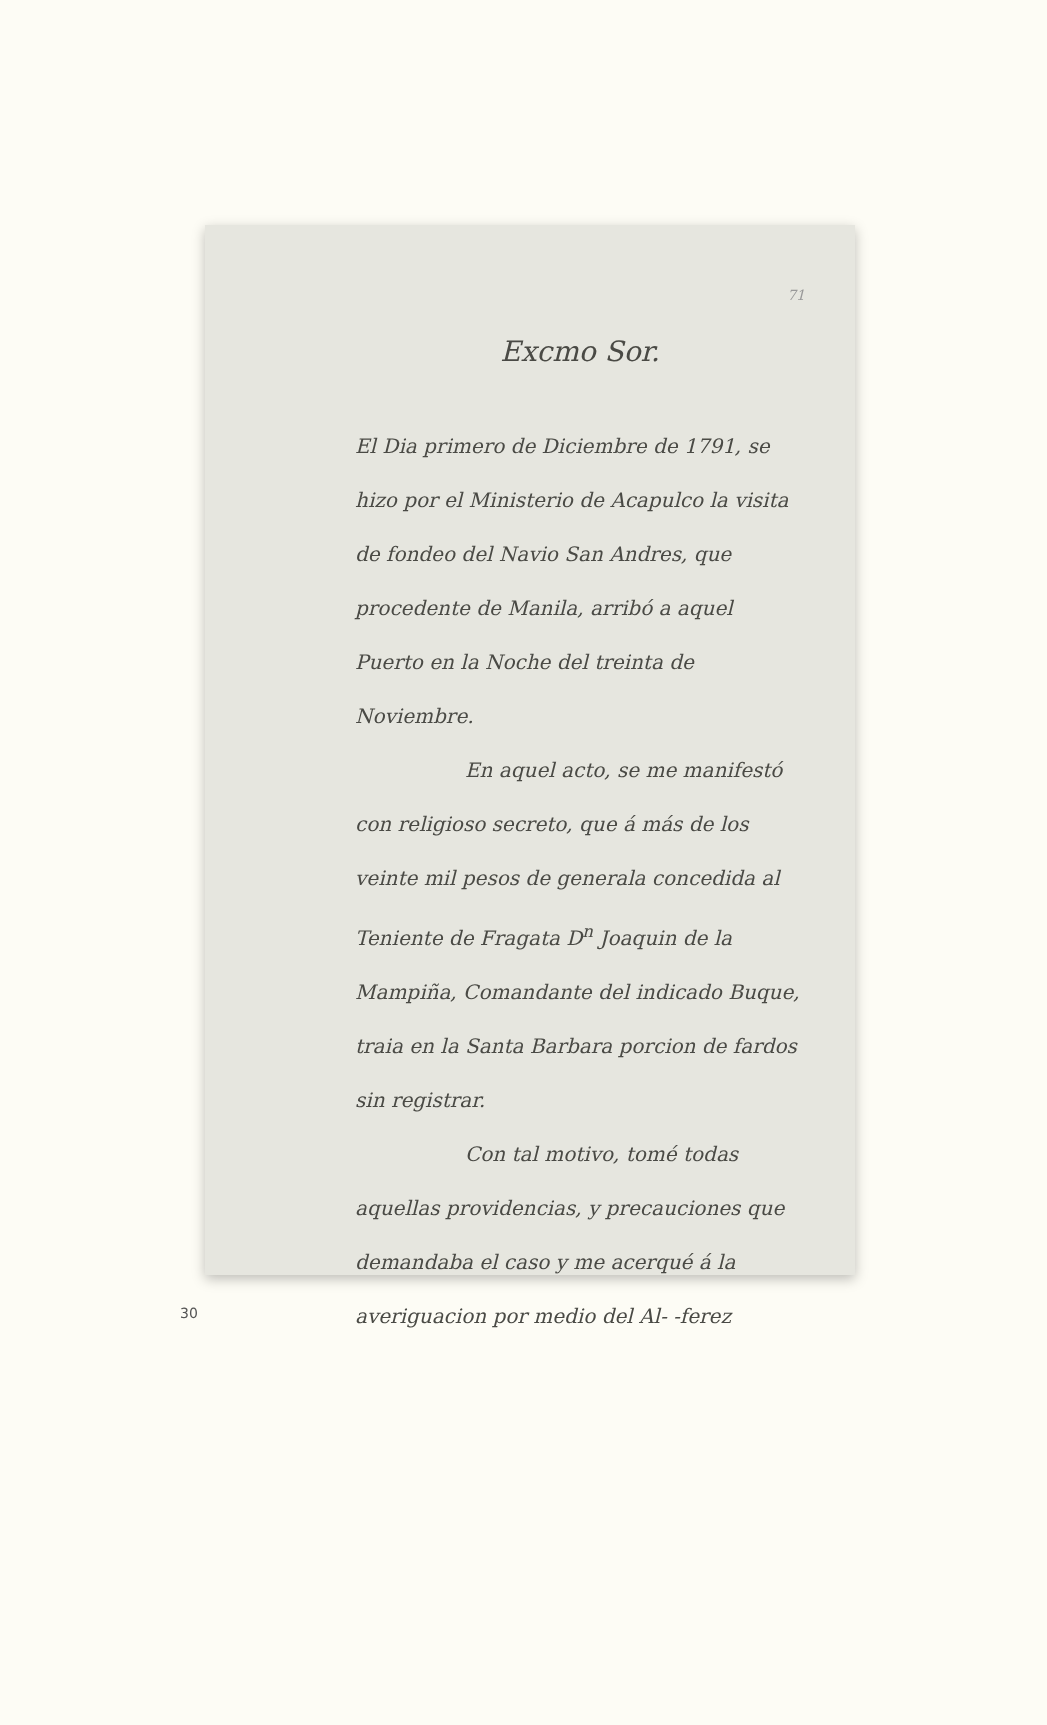71
Excmo Sor.
El Dia primero de Diciembre de 1791, se hizo por el Ministerio de Acapulco la visita de fondeo del Navio San Andres, que procedente de Manila, arribó a aquel Puerto en la Noche del treinta de Noviembre.
En aquel acto, se me manifestó con religioso secreto, que á más de los veinte mil pesos de generala concedida al Teniente de Fragata D<sup>n</sup> Joaquin de la Mampiña, Comandante del indicado Buque, traia en la Santa Barbara porcion de fardos sin registrar.
Con tal motivo, tomé todas aquellas providencias, y precauciones que demandaba el caso y me acerqué á la averiguacion por medio del Al- -ferez
30